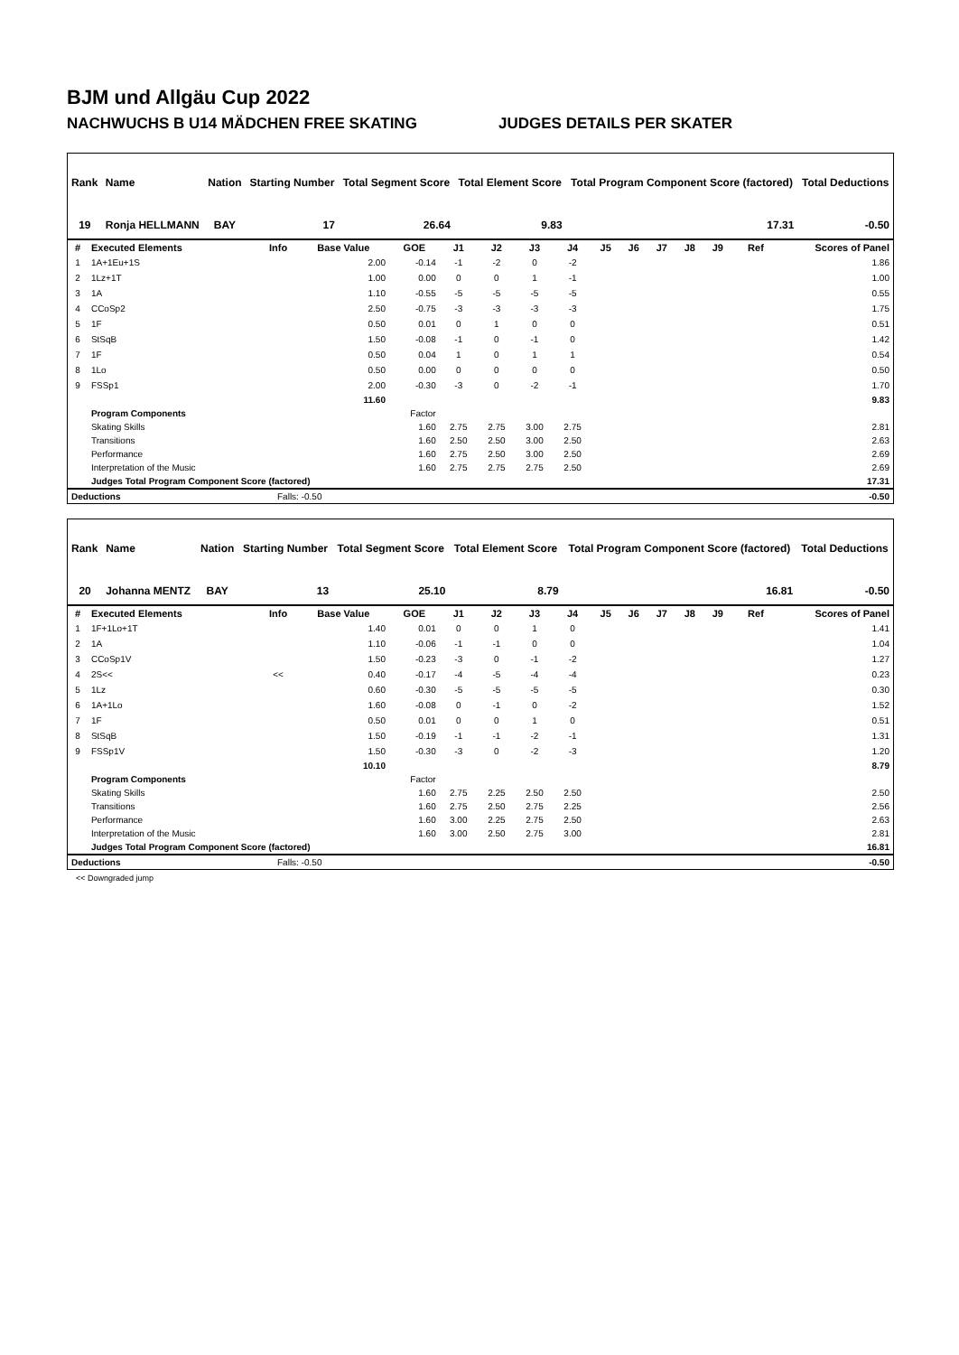BJM und Allgäu Cup 2022
NACHWUCHS B U14 MÄDCHEN FREE SKATING JUDGES DETAILS PER SKATER
| Rank | Name | Nation | Starting Number | Total Segment Score | Total Element Score | Total Program Component Score (factored) | Total Deductions |
| --- | --- | --- | --- | --- | --- | --- | --- |
| 19 | Ronja HELLMANN | BAY | 17 | 26.64 | 9.83 | 17.31 | -0.50 |
| # | Executed Elements | Info | Base Value | GOE | J1 | J2 | J3 | J4 | J5 | J6 | J7 | J8 | J9 | Ref | Scores of Panel |
| --- | --- | --- | --- | --- | --- | --- | --- | --- | --- | --- | --- | --- | --- | --- | --- |
| 1 | 1A+1Eu+1S | | 2.00 | -0.14 | -1 | -2 | 0 | -2 | | | | | | | 1.86 |
| 2 | 1Lz+1T | | 1.00 | 0.00 | 0 | 0 | 1 | -1 | | | | | | | 1.00 |
| 3 | 1A | | 1.10 | -0.55 | -5 | -5 | -5 | -5 | | | | | | | 0.55 |
| 4 | CCoSp2 | | 2.50 | -0.75 | -3 | -3 | -3 | -3 | | | | | | | 1.75 |
| 5 | 1F | | 0.50 | 0.01 | 0 | 1 | 0 | 0 | | | | | | | 0.51 |
| 6 | StSqB | | 1.50 | -0.08 | -1 | 0 | -1 | 0 | | | | | | | 1.42 |
| 7 | 1F | | 0.50 | 0.04 | 1 | 0 | 1 | 1 | | | | | | | 0.54 |
| 8 | 1Lo | | 0.50 | 0.00 | 0 | 0 | 0 | 0 | | | | | | | 0.50 |
| 9 | FSSp1 | | 2.00 | -0.30 | -3 | 0 | -2 | -1 | | | | | | | 1.70 |
| | | | 11.60 | | | | | | | | | | | | 9.83 |
| | Program Components | | | Factor | | | | | | | | | | | |
| | Skating Skills | | | 1.60 | 2.75 | 2.75 | 3.00 | 2.75 | | | | | | | 2.81 |
| | Transitions | | | 1.60 | 2.50 | 2.50 | 3.00 | 2.50 | | | | | | | 2.63 |
| | Performance | | | 1.60 | 2.75 | 2.50 | 3.00 | 2.50 | | | | | | | 2.69 |
| | Interpretation of the Music | | | 1.60 | 2.75 | 2.75 | 2.75 | 2.50 | | | | | | | 2.69 |
| | Judges Total Program Component Score (factored) | | | | | | | | | | | | | | 17.31 |
| Deductions | Falls: -0.50 | -0.50 |
| Rank | Name | Nation | Starting Number | Total Segment Score | Total Element Score | Total Program Component Score (factored) | Total Deductions |
| --- | --- | --- | --- | --- | --- | --- | --- |
| 20 | Johanna MENTZ | BAY | 13 | 25.10 | 8.79 | 16.81 | -0.50 |
| # | Executed Elements | Info | Base Value | GOE | J1 | J2 | J3 | J4 | J5 | J6 | J7 | J8 | J9 | Ref | Scores of Panel |
| --- | --- | --- | --- | --- | --- | --- | --- | --- | --- | --- | --- | --- | --- | --- | --- |
| 1 | 1F+1Lo+1T | | 1.40 | 0.01 | 0 | 0 | 1 | 0 | | | | | | | 1.41 |
| 2 | 1A | | 1.10 | -0.06 | -1 | -1 | 0 | 0 | | | | | | | 1.04 |
| 3 | CCoSp1V | | 1.50 | -0.23 | -3 | 0 | -1 | -2 | | | | | | | 1.27 |
| 4 | 2S<< | << | 0.40 | -0.17 | -4 | -5 | -4 | -4 | | | | | | | 0.23 |
| 5 | 1Lz | | 0.60 | -0.30 | -5 | -5 | -5 | -5 | | | | | | | 0.30 |
| 6 | 1A+1Lo | | 1.60 | -0.08 | 0 | -1 | 0 | -2 | | | | | | | 1.52 |
| 7 | 1F | | 0.50 | 0.01 | 0 | 0 | 1 | 0 | | | | | | | 0.51 |
| 8 | StSqB | | 1.50 | -0.19 | -1 | -1 | -2 | -1 | | | | | | | 1.31 |
| 9 | FSSp1V | | 1.50 | -0.30 | -3 | 0 | -2 | -3 | | | | | | | 1.20 |
| | | | 10.10 | | | | | | | | | | | | 8.79 |
| | Program Components | | | Factor | | | | | | | | | | | |
| | Skating Skills | | | 1.60 | 2.75 | 2.25 | 2.50 | 2.50 | | | | | | | 2.50 |
| | Transitions | | | 1.60 | 2.75 | 2.50 | 2.75 | 2.25 | | | | | | | 2.56 |
| | Performance | | | 1.60 | 3.00 | 2.25 | 2.75 | 2.50 | | | | | | | 2.63 |
| | Interpretation of the Music | | | 1.60 | 3.00 | 2.50 | 2.75 | 3.00 | | | | | | | 2.81 |
| | Judges Total Program Component Score (factored) | | | | | | | | | | | | | | 16.81 |
| Deductions | Falls: -0.50 | -0.50 |
<< Downgraded jump